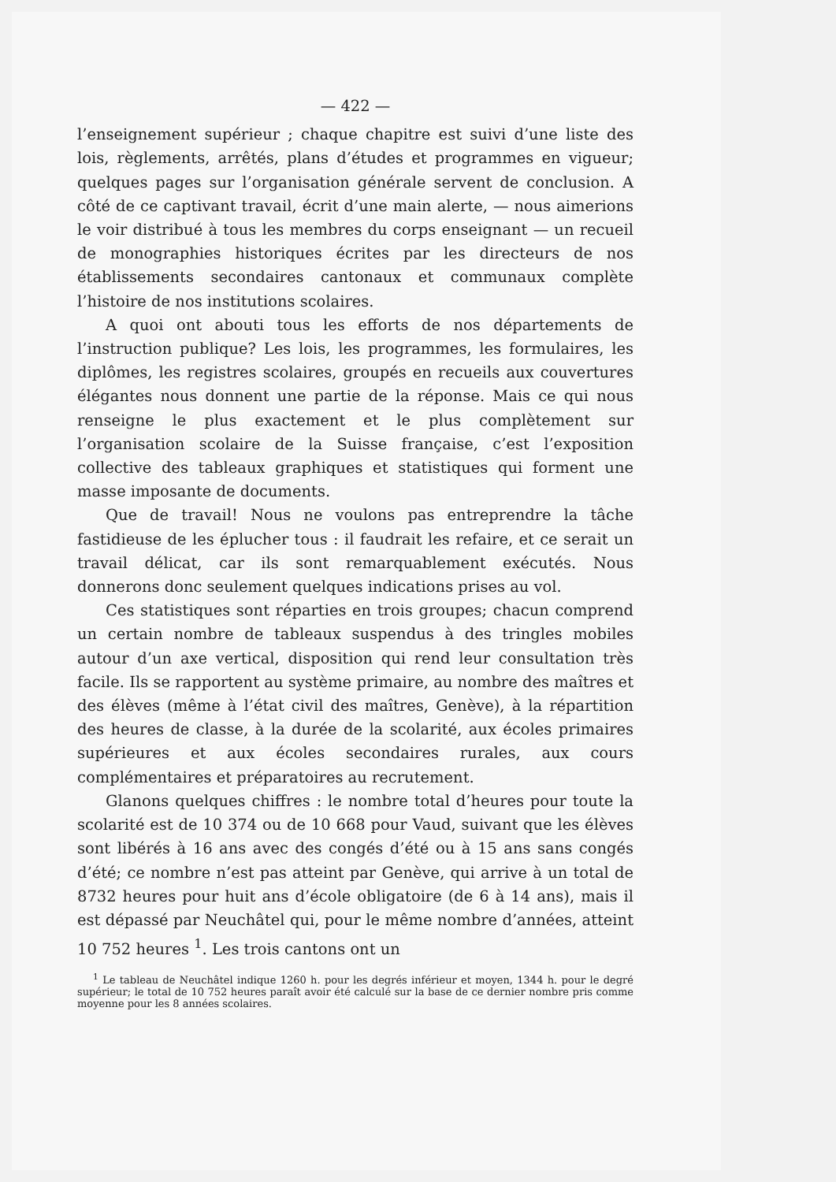— 422 —
l’enseignement supérieur ; chaque chapitre est suivi d’une liste des lois, règlements, arrêtés, plans d’études et programmes en vigueur; quelques pages sur l’organisation générale servent de conclusion. A côté de ce captivant travail, écrit d’une main alerte, — nous aimerions le voir distribué à tous les membres du corps enseignant — un recueil de monographies historiques écrites par les directeurs de nos établissements secondaires cantonaux et communaux complète l’histoire de nos institutions scolaires.
A quoi ont abouti tous les efforts de nos départements de l’instruction publique? Les lois, les programmes, les formulaires, les diplômes, les registres scolaires, groupés en recueils aux couvertures élégantes nous donnent une partie de la réponse. Mais ce qui nous renseigne le plus exactement et le plus complètement sur l’organisation scolaire de la Suisse française, c’est l’exposition collective des tableaux graphiques et statistiques qui forment une masse imposante de documents.
Que de travail! Nous ne voulons pas entreprendre la tâche fastidieuse de les éplucher tous : il faudrait les refaire, et ce serait un travail délicat, car ils sont remarquablement exécutés. Nous donnerons donc seulement quelques indications prises au vol.
Ces statistiques sont réparties en trois groupes; chacun comprend un certain nombre de tableaux suspendus à des tringles mobiles autour d’un axe vertical, disposition qui rend leur consultation très facile. Ils se rapportent au système primaire, au nombre des maîtres et des élèves (même à l’état civil des maîtres, Genève), à la répartition des heures de classe, à la durée de la scolarité, aux écoles primaires supérieures et aux écoles secondaires rurales, aux cours complémentaires et préparatoires au recrutement.
Glanons quelques chiffres : le nombre total d’heures pour toute la scolarité est de 10 374 ou de 10 668 pour Vaud, suivant que les élèves sont libérés à 16 ans avec des congés d’été ou à 15 ans sans congés d’été; ce nombre n’est pas atteint par Genève, qui arrive à un total de 8732 heures pour huit ans d’école obligatoire (de 6 à 14 ans), mais il est dépassé par Neuchâtel qui, pour le même nombre d’années, atteint 10 752 heures <sup>1</sup>. Les trois cantons ont un
<sup>1</sup> Le tableau de Neuchâtel indique 1260 h. pour les degrés inférieur et moyen, 1344 h. pour le degré supérieur; le total de 10 752 heures paraît avoir été calculé sur la base de ce dernier nombre pris comme moyenne pour les 8 années scolaires.